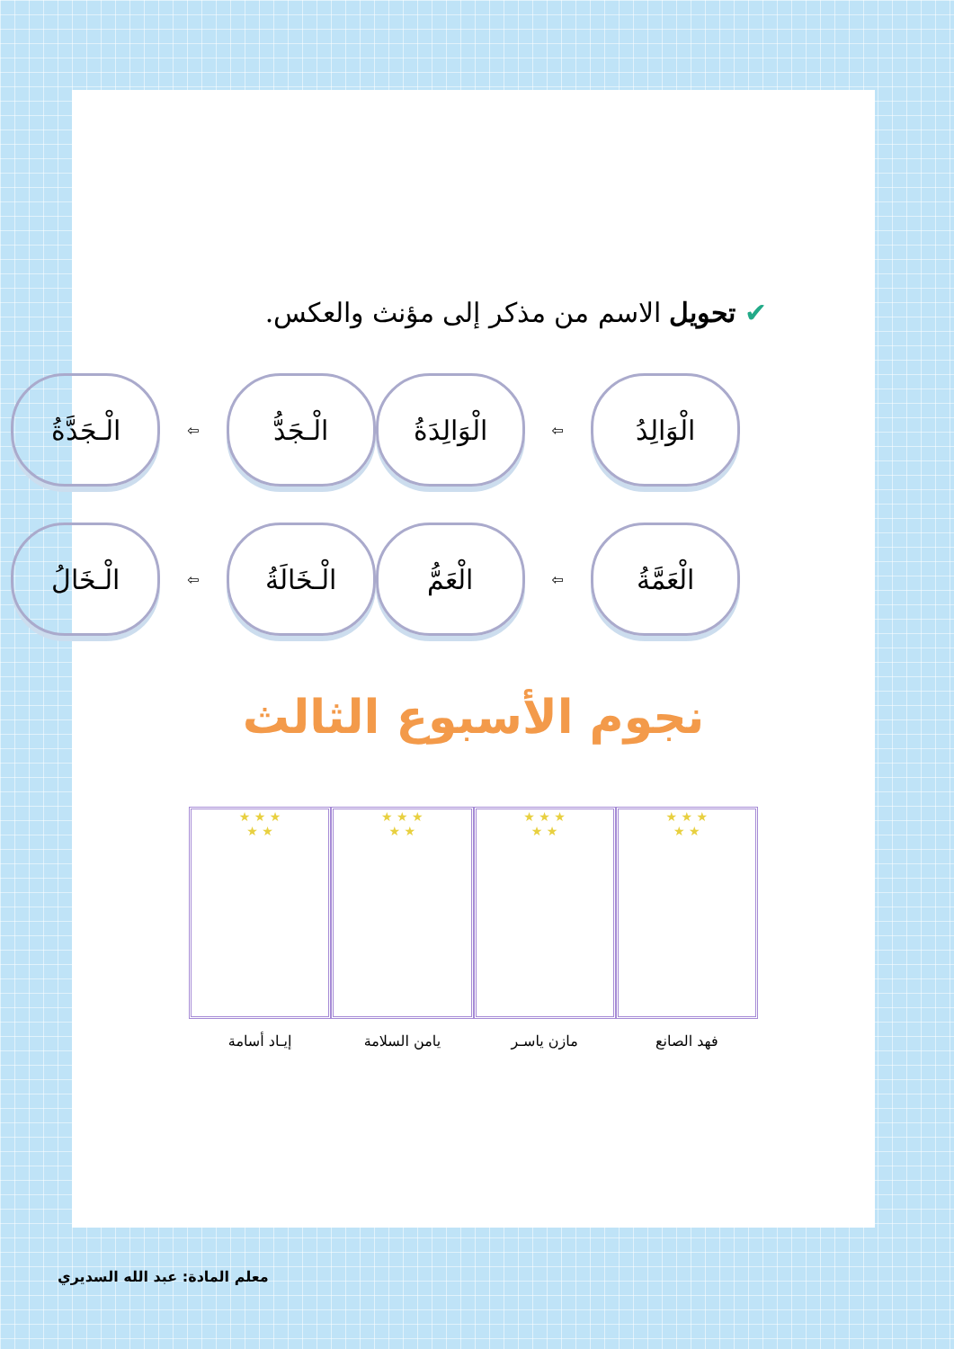✔ تحويل الاسم من مذكر إلى مؤنث والعكس.
الْوَالِدُ
⇦
الْوَالِدَةُ
الْـجَدُّ
⇦
الْـجَدَّةُ
الْعَمَّةُ
⇦
الْعَمُّ
الْـخَالَةُ
⇦
الْـخَالُ
نجوم الأسبوع الثالث
★ ★ ★
★ ★
فهد الصانع
★ ★ ★
★ ★
مازن ياسـر
★ ★ ★
★ ★
يامن السلامة
★ ★ ★
★ ★
إيـاد أسامة
معلم المادة: عبد الله السديري